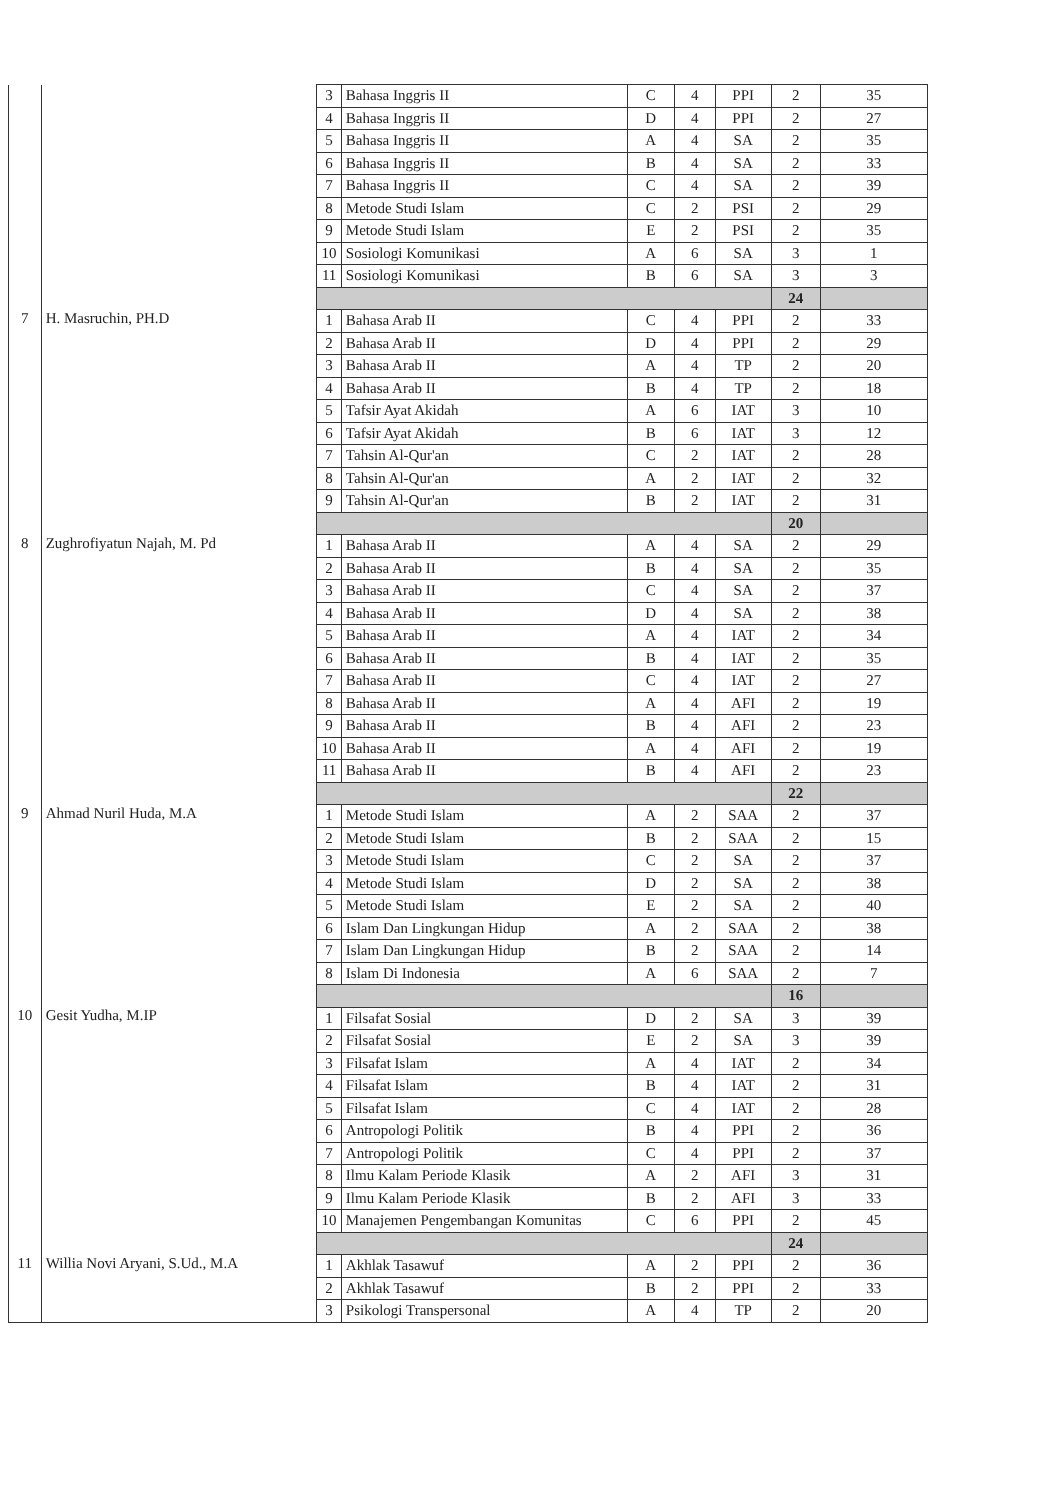| | | 3 | Bahasa Inggris II | C | 4 | PPI | 2 | 35 |
| | | 4 | Bahasa Inggris II | D | 4 | PPI | 2 | 27 |
| | | 5 | Bahasa Inggris II | A | 4 | SA | 2 | 35 |
| | | 6 | Bahasa Inggris II | B | 4 | SA | 2 | 33 |
| | | 7 | Bahasa Inggris II | C | 4 | SA | 2 | 39 |
| | | 8 | Metode Studi Islam | C | 2 | PSI | 2 | 29 |
| | | 9 | Metode Studi Islam | E | 2 | PSI | 2 | 35 |
| | | 10 | Sosiologi Komunikasi | A | 6 | SA | 3 | 1 |
| | | 11 | Sosiologi Komunikasi | B | 6 | SA | 3 | 3 |
| | | | | | | | 24 | |
| 7 | H. Masruchin, PH.D | 1 | Bahasa Arab II | C | 4 | PPI | 2 | 33 |
| | | 2 | Bahasa Arab II | D | 4 | PPI | 2 | 29 |
| | | 3 | Bahasa Arab II | A | 4 | TP | 2 | 20 |
| | | 4 | Bahasa Arab II | B | 4 | TP | 2 | 18 |
| | | 5 | Tafsir Ayat Akidah | A | 6 | IAT | 3 | 10 |
| | | 6 | Tafsir Ayat Akidah | B | 6 | IAT | 3 | 12 |
| | | 7 | Tahsin Al-Qur'an | C | 2 | IAT | 2 | 28 |
| | | 8 | Tahsin Al-Qur'an | A | 2 | IAT | 2 | 32 |
| | | 9 | Tahsin Al-Qur'an | B | 2 | IAT | 2 | 31 |
| | | | | | | | 20 | |
| 8 | Zughrofiyatun Najah, M. Pd | 1 | Bahasa Arab II | A | 4 | SA | 2 | 29 |
| | | 2 | Bahasa Arab II | B | 4 | SA | 2 | 35 |
| | | 3 | Bahasa Arab II | C | 4 | SA | 2 | 37 |
| | | 4 | Bahasa Arab II | D | 4 | SA | 2 | 38 |
| | | 5 | Bahasa Arab II | A | 4 | IAT | 2 | 34 |
| | | 6 | Bahasa Arab II | B | 4 | IAT | 2 | 35 |
| | | 7 | Bahasa Arab II | C | 4 | IAT | 2 | 27 |
| | | 8 | Bahasa Arab II | A | 4 | AFI | 2 | 19 |
| | | 9 | Bahasa Arab II | B | 4 | AFI | 2 | 23 |
| | | 10 | Bahasa Arab II | A | 4 | AFI | 2 | 19 |
| | | 11 | Bahasa Arab II | B | 4 | AFI | 2 | 23 |
| | | | | | | | 22 | |
| 9 | Ahmad Nuril Huda, M.A | 1 | Metode Studi Islam | A | 2 | SAA | 2 | 37 |
| | | 2 | Metode Studi Islam | B | 2 | SAA | 2 | 15 |
| | | 3 | Metode Studi Islam | C | 2 | SA | 2 | 37 |
| | | 4 | Metode Studi Islam | D | 2 | SA | 2 | 38 |
| | | 5 | Metode Studi Islam | E | 2 | SA | 2 | 40 |
| | | 6 | Islam Dan Lingkungan Hidup | A | 2 | SAA | 2 | 38 |
| | | 7 | Islam Dan Lingkungan Hidup | B | 2 | SAA | 2 | 14 |
| | | 8 | Islam Di Indonesia | A | 6 | SAA | 2 | 7 |
| | | | | | | | 16 | |
| 10 | Gesit Yudha, M.IP | 1 | Filsafat Sosial | D | 2 | SA | 3 | 39 |
| | | 2 | Filsafat Sosial | E | 2 | SA | 3 | 39 |
| | | 3 | Filsafat Islam | A | 4 | IAT | 2 | 34 |
| | | 4 | Filsafat Islam | B | 4 | IAT | 2 | 31 |
| | | 5 | Filsafat Islam | C | 4 | IAT | 2 | 28 |
| | | 6 | Antropologi Politik | B | 4 | PPI | 2 | 36 |
| | | 7 | Antropologi Politik | C | 4 | PPI | 2 | 37 |
| | | 8 | Ilmu Kalam Periode Klasik | A | 2 | AFI | 3 | 31 |
| | | 9 | Ilmu Kalam Periode Klasik | B | 2 | AFI | 3 | 33 |
| | | 10 | Manajemen Pengembangan Komunitas | C | 6 | PPI | 2 | 45 |
| | | | | | | | 24 | |
| 11 | Willia Novi Aryani, S.Ud., M.A | 1 | Akhlak Tasawuf | A | 2 | PPI | 2 | 36 |
| | | 2 | Akhlak Tasawuf | B | 2 | PPI | 2 | 33 |
| | | 3 | Psikologi Transpersonal | A | 4 | TP | 2 | 20 |